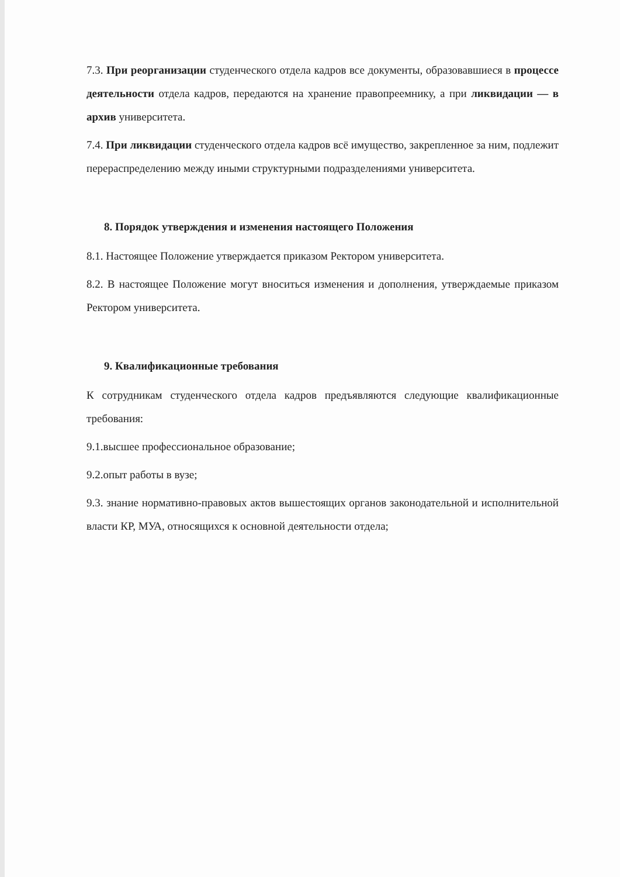7.3. При реорганизации студенческого отдела кадров все документы, образовавшиеся в процессе деятельности отдела кадров, передаются на хранение правопреемнику, а при ликвидации — в архив университета.
7.4. При ликвидации студенческого отдела кадров всё имущество, закрепленное за ним, подлежит перераспределению между иными структурными подразделениями университета.
8. Порядок утверждения и изменения настоящего Положения
8.1. Настоящее Положение утверждается приказом Ректором университета.
8.2. В настоящее Положение могут вноситься изменения и дополнения, утверждаемые приказом Ректором университета.
9. Квалификационные требования
К сотрудникам студенческого отдела кадров предъявляются следующие квалификационные требования:
9.1.высшее профессиональное образование;
9.2.опыт работы в вузе;
9.3. знание нормативно-правовых актов вышестоящих органов законодательной и исполнительной власти КР, МУА, относящихся к основной деятельности отдела;